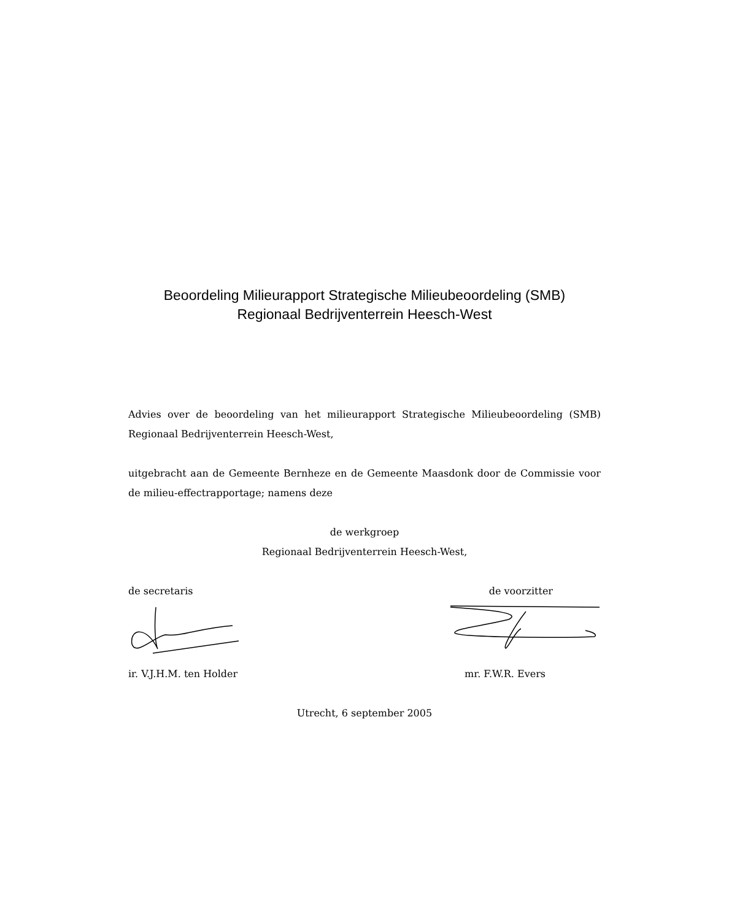Beoordeling Milieurapport Strategische Milieubeoordeling (SMB)
Regionaal Bedrijventerrein Heesch-West
Advies over de beoordeling van het milieurapport Strategische Milieubeoor­deling (SMB) Regionaal Bedrijventerrein Heesch-West,
uitgebracht aan de Gemeente Bernheze en de Gemeente Maasdonk door de Commissie voor de milieu-effectrapportage; namens deze
de werkgroep
Regionaal Bedrijventerrein Heesch-West,
de secretaris de voorzitter
ir. V.J.H.M. ten Holder mr. F.W.R. Evers
Utrecht, 6 september 2005